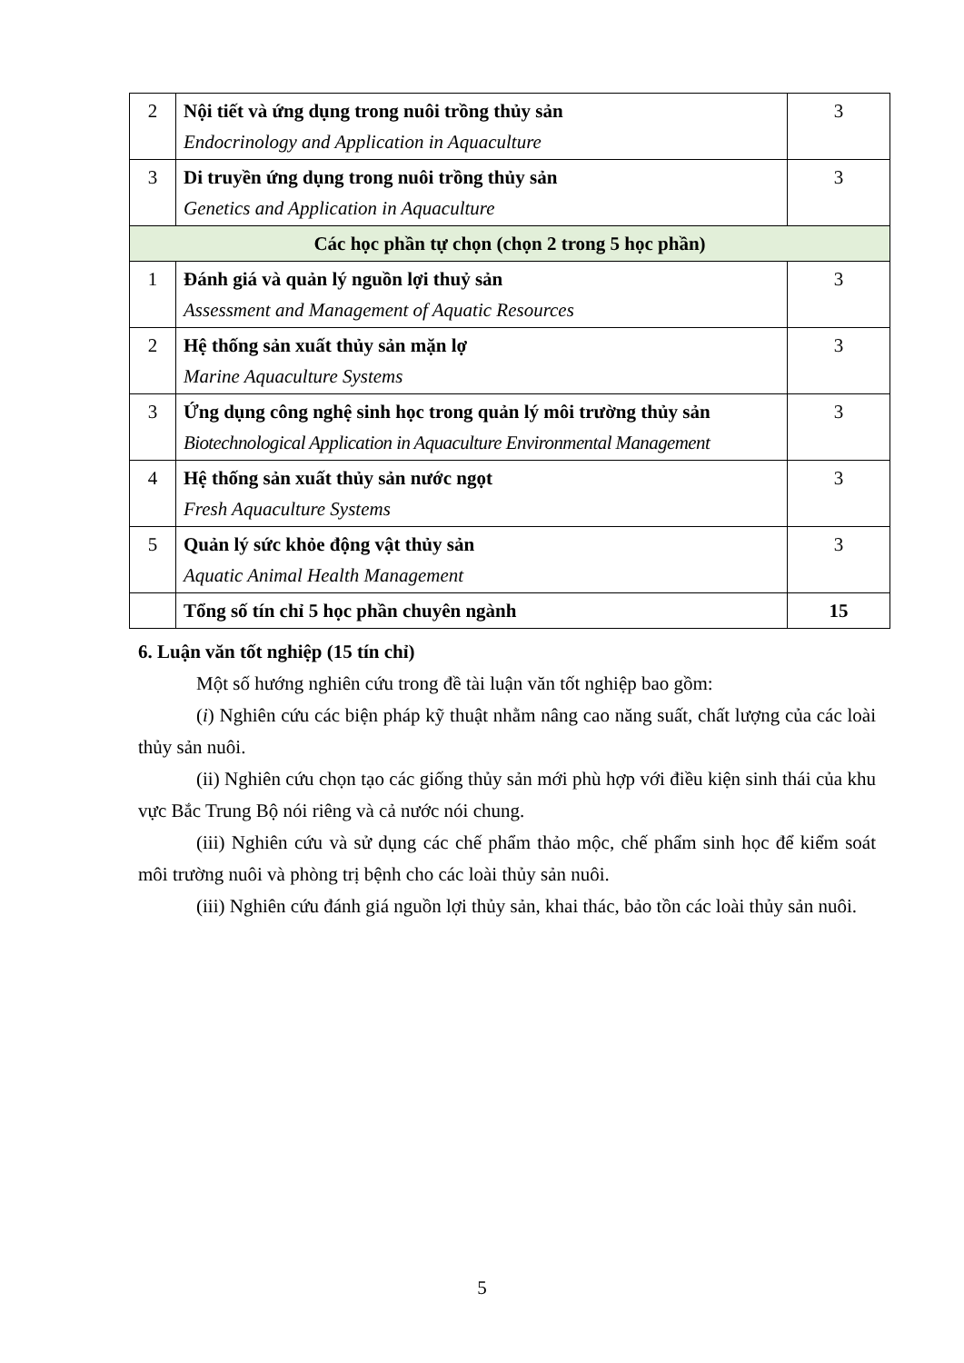| 2 | Nội tiết và ứng dụng trong nuôi trồng thủy sản Endocrinology and Application in Aquaculture | 3 |
| 3 | Di truyền ứng dụng trong nuôi trồng thủy sản Genetics and Application in Aquaculture | 3 |
| Các học phần tự chọn (chọn 2 trong 5 học phần) | | |
| 1 | Đánh giá và quản lý nguồn lợi thuỷ sản Assessment and Management of Aquatic Resources | 3 |
| 2 | Hệ thống sản xuất thủy sản mặn lợ Marine Aquaculture Systems | 3 |
| 3 | Ứng dụng công nghệ sinh học trong quản lý môi trường thủy sản Biotechnological Application in Aquaculture Environmental Management | 3 |
| 4 | Hệ thống sản xuất thủy sản nước ngọt Fresh Aquaculture Systems | 3 |
| 5 | Quản lý sức khỏe động vật thủy sản Aquatic Animal Health Management | 3 |
| | Tổng số tín chỉ 5 học phần chuyên ngành | 15 |
6. Luận văn tốt nghiệp (15 tín chỉ)
Một số hướng nghiên cứu trong đề tài luận văn tốt nghiệp bao gồm:
(i) Nghiên cứu các biện pháp kỹ thuật nhằm nâng cao năng suất, chất lượng của các loài thủy sản nuôi.
(ii) Nghiên cứu chọn tạo các giống thủy sản mới phù hợp với điều kiện sinh thái của khu vực Bắc Trung Bộ nói riêng và cả nước nói chung.
(iii) Nghiên cứu và sử dụng các chế phẩm thảo mộc, chế phẩm sinh học để kiểm soát môi trường nuôi và phòng trị bệnh cho các loài thủy sản nuôi.
(iii) Nghiên cứu đánh giá nguồn lợi thủy sản, khai thác, bảo tồn các loài thủy sản nuôi.
5